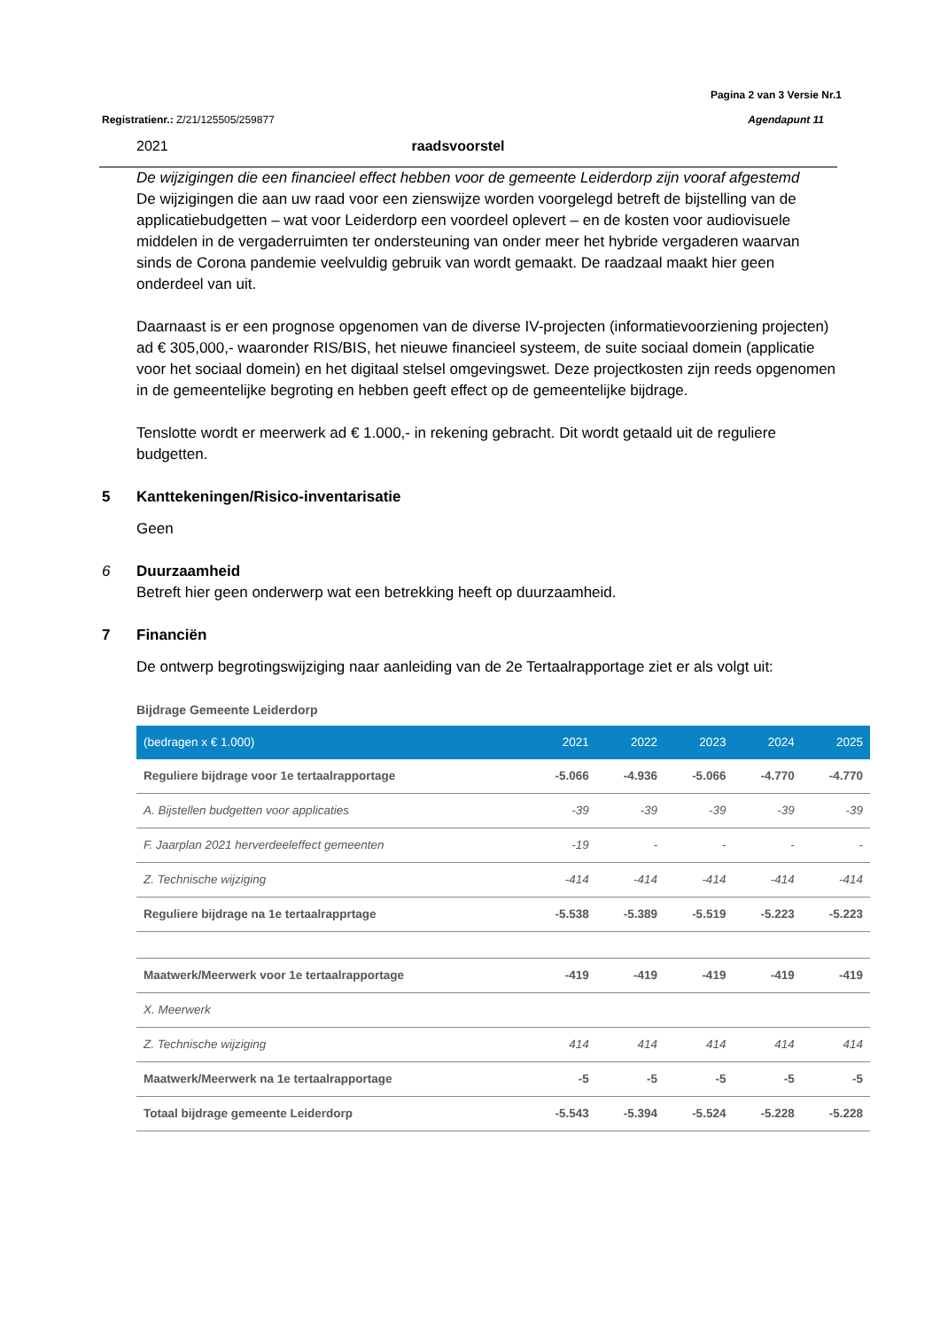Pagina 2 van 3 Versie Nr.1
Registratienr.: Z/21/125505/259877 Agendapunt 11
2021 raadsvoorstel
De wijzigingen die een financieel effect hebben voor de gemeente Leiderdorp zijn vooraf afgestemd
De wijzigingen die aan uw raad voor een zienswijze worden voorgelegd betreft de bijstelling van de applicatiebudgetten – wat voor Leiderdorp een voordeel oplevert – en de kosten voor audiovisuele middelen in de vergaderruimten ter ondersteuning van onder meer het hybride vergaderen waarvan sinds de Corona pandemie veelvuldig gebruik van wordt gemaakt. De raadzaal maakt hier geen onderdeel van uit.
Daarnaast is er een prognose opgenomen van de diverse IV-projecten (informatievoorziening projecten) ad € 305,000,- waaronder RIS/BIS, het nieuwe financieel systeem, de suite sociaal domein (applicatie voor het sociaal domein) en het digitaal stelsel omgevingswet. Deze projectkosten zijn reeds opgenomen in de gemeentelijke begroting en hebben geeft effect op de gemeentelijke bijdrage.
Tenslotte wordt er meerwerk ad € 1.000,- in rekening gebracht. Dit wordt getaald uit de reguliere budgetten.
5 Kanttekeningen/Risico-inventarisatie
Geen
6 Duurzaamheid
Betreft hier geen onderwerp wat een betrekking heeft op duurzaamheid.
7 Financiën
De ontwerp begrotingswijziging naar aanleiding van de 2e Tertaalrapportage ziet er als volgt uit:
Bijdrage Gemeente Leiderdorp
| (bedragen x € 1.000) | 2021 | 2022 | 2023 | 2024 | 2025 |
| --- | --- | --- | --- | --- | --- |
| Reguliere bijdrage voor 1e tertaalrapportage | -5.066 | -4.936 | -5.066 | -4.770 | -4.770 |
| A. Bijstellen budgetten voor applicaties | -39 | -39 | -39 | -39 | -39 |
| F. Jaarplan 2021 herverdeeleffect gemeenten | -19 | - | - | - | - |
| Z. Technische wijziging | -414 | -414 | -414 | -414 | -414 |
| Reguliere bijdrage na 1e tertaalrapprtage | -5.538 | -5.389 | -5.519 | -5.223 | -5.223 |
| Maatwerk/Meerwerk voor 1e tertaalrapportage | -419 | -419 | -419 | -419 | -419 |
| X. Meerwerk | | | | | |
| Z. Technische wijziging | 414 | 414 | 414 | 414 | 414 |
| Maatwerk/Meerwerk na 1e tertaalrapportage | -5 | -5 | -5 | -5 | -5 |
| Totaal bijdrage gemeente Leiderdorp | -5.543 | -5.394 | -5.524 | -5.228 | -5.228 |